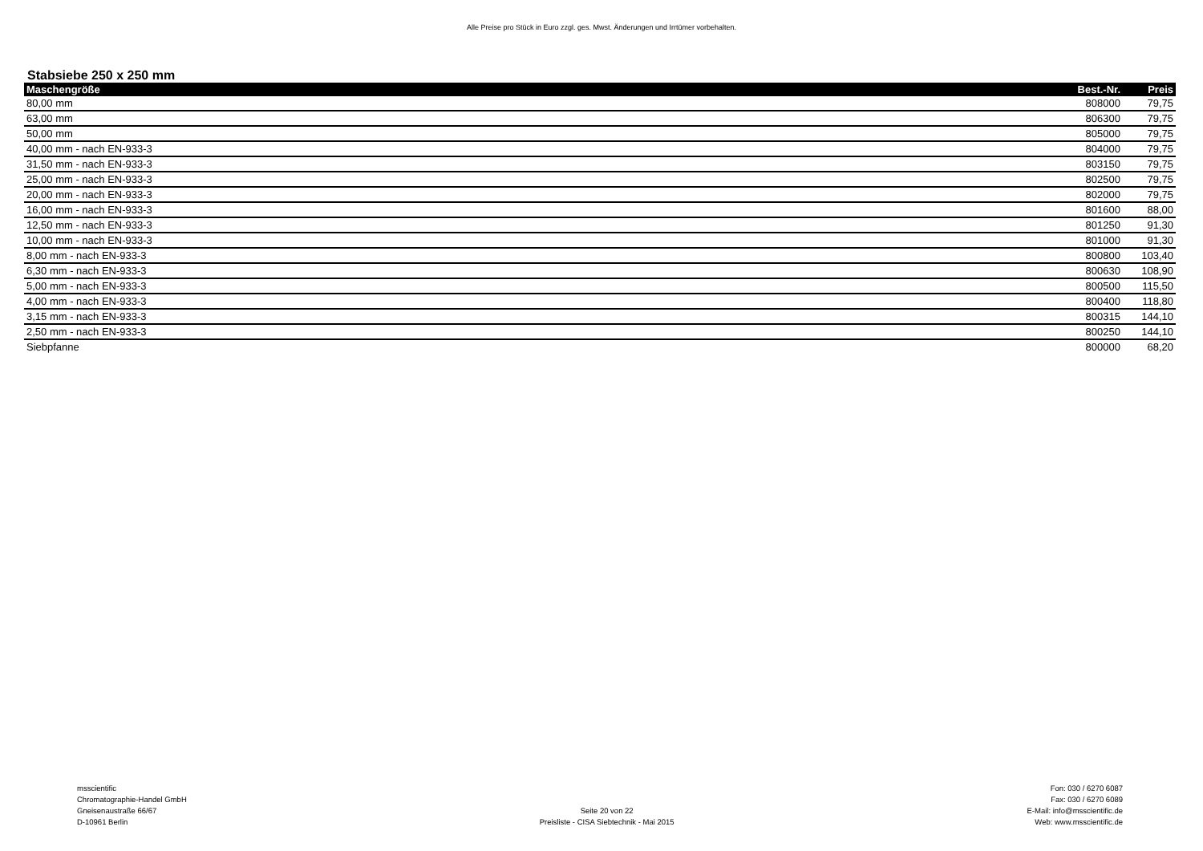Alle Preise pro Stück in Euro zzgl. ges. Mwst. Änderungen und Irrtümer vorbehalten.
Stabsiebe 250 x 250 mm
| Maschengröße | Best.-Nr. | Preis |
| --- | --- | --- |
| 80,00 mm | 808000 | 79,75 |
| 63,00 mm | 806300 | 79,75 |
| 50,00 mm | 805000 | 79,75 |
| 40,00 mm - nach EN-933-3 | 804000 | 79,75 |
| 31,50 mm - nach EN-933-3 | 803150 | 79,75 |
| 25,00 mm - nach EN-933-3 | 802500 | 79,75 |
| 20,00 mm - nach EN-933-3 | 802000 | 79,75 |
| 16,00 mm - nach EN-933-3 | 801600 | 88,00 |
| 12,50 mm - nach EN-933-3 | 801250 | 91,30 |
| 10,00 mm - nach EN-933-3 | 801000 | 91,30 |
| 8,00 mm - nach EN-933-3 | 800800 | 103,40 |
| 6,30 mm - nach EN-933-3 | 800630 | 108,90 |
| 5,00 mm - nach EN-933-3 | 800500 | 115,50 |
| 4,00 mm - nach EN-933-3 | 800400 | 118,80 |
| 3,15 mm - nach EN-933-3 | 800315 | 144,10 |
| 2,50 mm - nach EN-933-3 | 800250 | 144,10 |
| Siebpfanne | 800000 | 68,20 |
msscientific
Chromatographie-Handel GmbH
Gneisenaustraße 66/67
D-10961 Berlin
Seite 20 von 22
Preisliste - CISA Siebtechnik - Mai 2015
Fon: 030 / 6270 6087
Fax: 030 / 6270 6089
E-Mail: info@msscientific.de
Web: www.msscientific.de